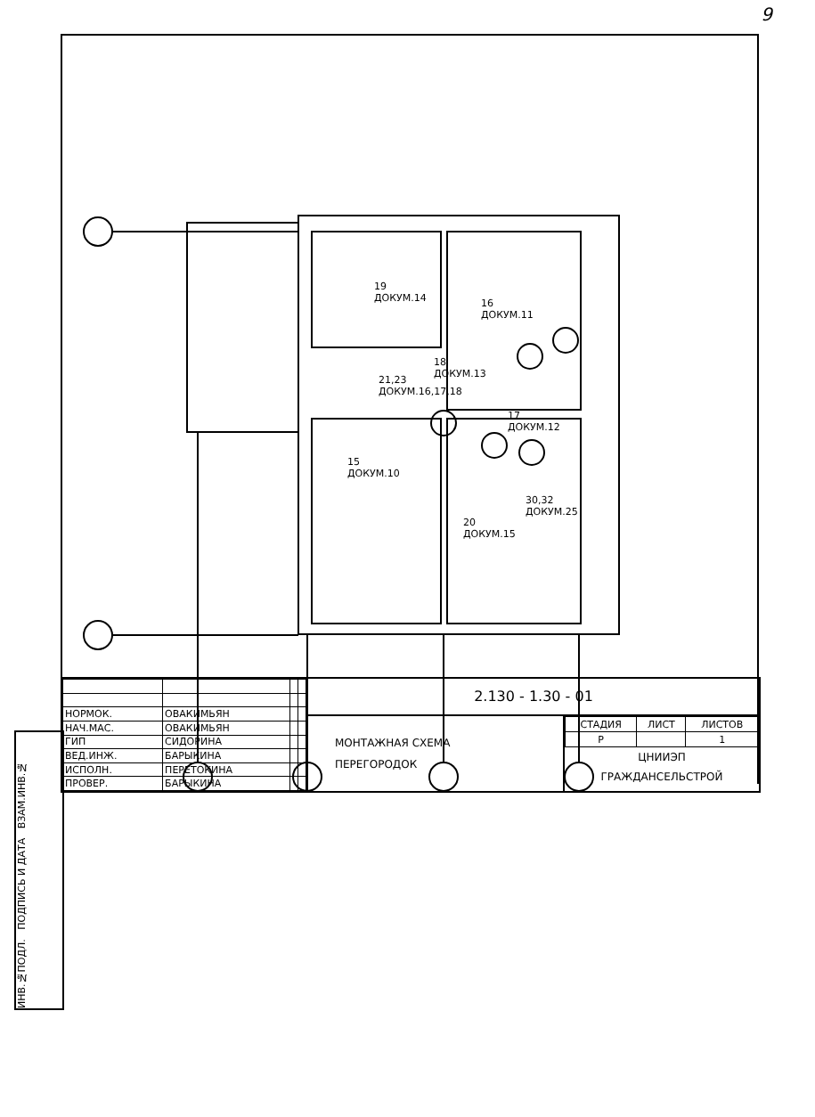9
19
ДОКУМ.14
16
ДОКУМ.11
18
ДОКУМ.13
21,23
ДОКУМ.16,17,18
17
ДОКУМ.12
15
ДОКУМ.10
30,32
ДОКУМ.25
20
ДОКУМ.15
ИНВ.№ПОДЛ. ПОДПИСЬ И ДАТА ВЗАМ.ИНВ.№
| НОРМОК. | ОВАКИМЬЯН | | |
| НАЧ.МАС. | ОВАКИМЬЯН | | |
| ГИП | СИДОРИНА | | |
| ВЕД.ИНЖ. | БАРЫКИНА | | |
| ИСПОЛН. | ПЕРЕТОКИНА | | |
| ПРОВЕР. | БАРЫКИНА | | |
2.130 - 1.30 - 01
МОНТАЖНАЯ СХЕМА
ПЕРЕГОРОДОК
| СТАДИЯ | ЛИСТ | ЛИСТОВ |
| Р | | 1 |
ЦНИИЭП
ГРАЖДАНСЕЛЬСТРОЙ